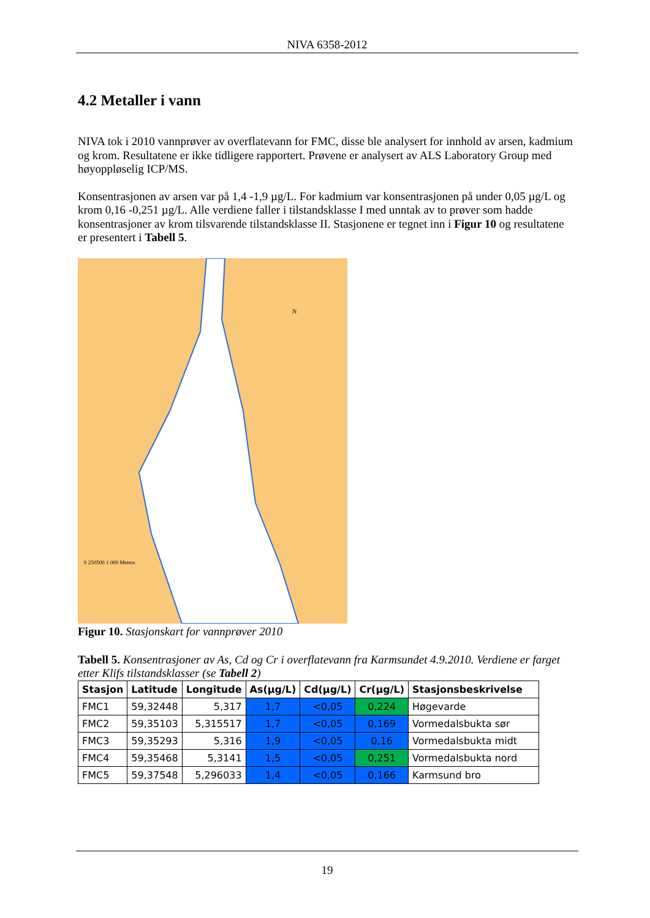NIVA 6358-2012
4.2 Metaller i vann
NIVA tok i 2010 vannprøver av overflatevann for FMC, disse ble analysert for innhold av arsen, kadmium og krom. Resultatene er ikke tidligere rapportert. Prøvene er analysert av ALS Laboratory Group med høyoppløselig ICP/MS.
Konsentrasjonen av arsen var på 1,4 -1,9 µg/L. For kadmium var konsentrasjonen på under 0,05 µg/L og krom 0,16 -0,251 µg/L. Alle verdiene faller i tilstandsklasse I med unntak av to prøver som hadde konsentrasjoner av krom tilsvarende tilstandsklasse II. Stasjonene er tegnet inn i Figur 10 og resultatene er presentert i Tabell 5.
N
0 250500 1 000 Meters
Figur 10. Stasjonskart for vannprøver 2010
Tabell 5. Konsentrasjoner av As, Cd og Cr i overflatevann fra Karmsundet 4.9.2010. Verdiene er farget etter Klifs tilstandsklasser (se Tabell 2)
| Stasjon | Latitude | Longitude | As(µg/L) | Cd(µg/L) | Cr(µg/L) | Stasjonsbeskrivelse |
| --- | --- | --- | --- | --- | --- | --- |
| FMC1 | 59,32448 | 5,317 | 1,7 | <0,05 | 0,224 | Høgevarde |
| FMC2 | 59,35103 | 5,315517 | 1,7 | <0,05 | 0,169 | Vormedalsbukta sør |
| FMC3 | 59,35293 | 5,316 | 1,9 | <0,05 | 0,16 | Vormedalsbukta midt |
| FMC4 | 59,35468 | 5,3141 | 1,5 | <0,05 | 0,251 | Vormedalsbukta nord |
| FMC5 | 59,37548 | 5,296033 | 1,4 | <0,05 | 0,166 | Karmsund bro |
19